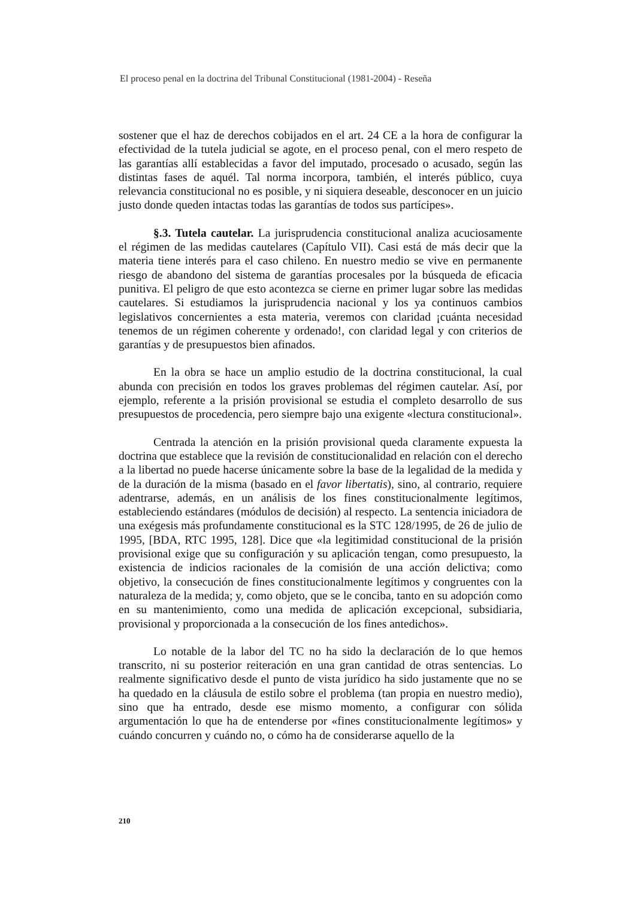El proceso penal en la doctrina del Tribunal Constitucional (1981-2004) - Reseña
sostener que el haz de derechos cobijados en el art. 24 CE a la hora de configurar la efectividad de la tutela judicial se agote, en el proceso penal, con el mero respeto de las garantías allí establecidas a favor del imputado, procesado o acusado, según las distintas fases de aquél. Tal norma incorpora, también, el interés público, cuya relevancia constitucional no es posible, y ni siquiera deseable, desconocer en un juicio justo donde queden intactas todas las garantías de todos sus partícipes».
§.3. Tutela cautelar. La jurisprudencia constitucional analiza acuciosamente el régimen de las medidas cautelares (Capítulo VII). Casi está de más decir que la materia tiene interés para el caso chileno. En nuestro medio se vive en permanente riesgo de abandono del sistema de garantías procesales por la búsqueda de eficacia punitiva. El peligro de que esto acontezca se cierne en primer lugar sobre las medidas cautelares. Si estudiamos la jurisprudencia nacional y los ya continuos cambios legislativos concernientes a esta materia, veremos con claridad ¡cuánta necesidad tenemos de un régimen coherente y ordenado!, con claridad legal y con criterios de garantías y de presupuestos bien afinados.
En la obra se hace un amplio estudio de la doctrina constitucional, la cual abunda con precisión en todos los graves problemas del régimen cautelar. Así, por ejemplo, referente a la prisión provisional se estudia el completo desarrollo de sus presupuestos de procedencia, pero siempre bajo una exigente «lectura constitucional».
Centrada la atención en la prisión provisional queda claramente expuesta la doctrina que establece que la revisión de constitucionalidad en relación con el derecho a la libertad no puede hacerse únicamente sobre la base de la legalidad de la medida y de la duración de la misma (basado en el favor libertatis), sino, al contrario, requiere adentrarse, además, en un análisis de los fines constitucionalmente legítimos, estableciendo estándares (módulos de decisión) al respecto. La sentencia iniciadora de una exégesis más profundamente constitucional es la STC 128/1995, de 26 de julio de 1995, [BDA, RTC 1995, 128]. Dice que «la legitimidad constitucional de la prisión provisional exige que su configuración y su aplicación tengan, como presupuesto, la existencia de indicios racionales de la comisión de una acción delictiva; como objetivo, la consecución de fines constitucionalmente legítimos y congruentes con la naturaleza de la medida; y, como objeto, que se le conciba, tanto en su adopción como en su mantenimiento, como una medida de aplicación excepcional, subsidiaria, provisional y proporcionada a la consecución de los fines antedichos».
Lo notable de la labor del TC no ha sido la declaración de lo que hemos transcrito, ni su posterior reiteración en una gran cantidad de otras sentencias. Lo realmente significativo desde el punto de vista jurídico ha sido justamente que no se ha quedado en la cláusula de estilo sobre el problema (tan propia en nuestro medio), sino que ha entrado, desde ese mismo momento, a configurar con sólida argumentación lo que ha de entenderse por «fines constitucionalmente legítimos» y cuándo concurren y cuándo no, o cómo ha de considerarse aquello de la
210